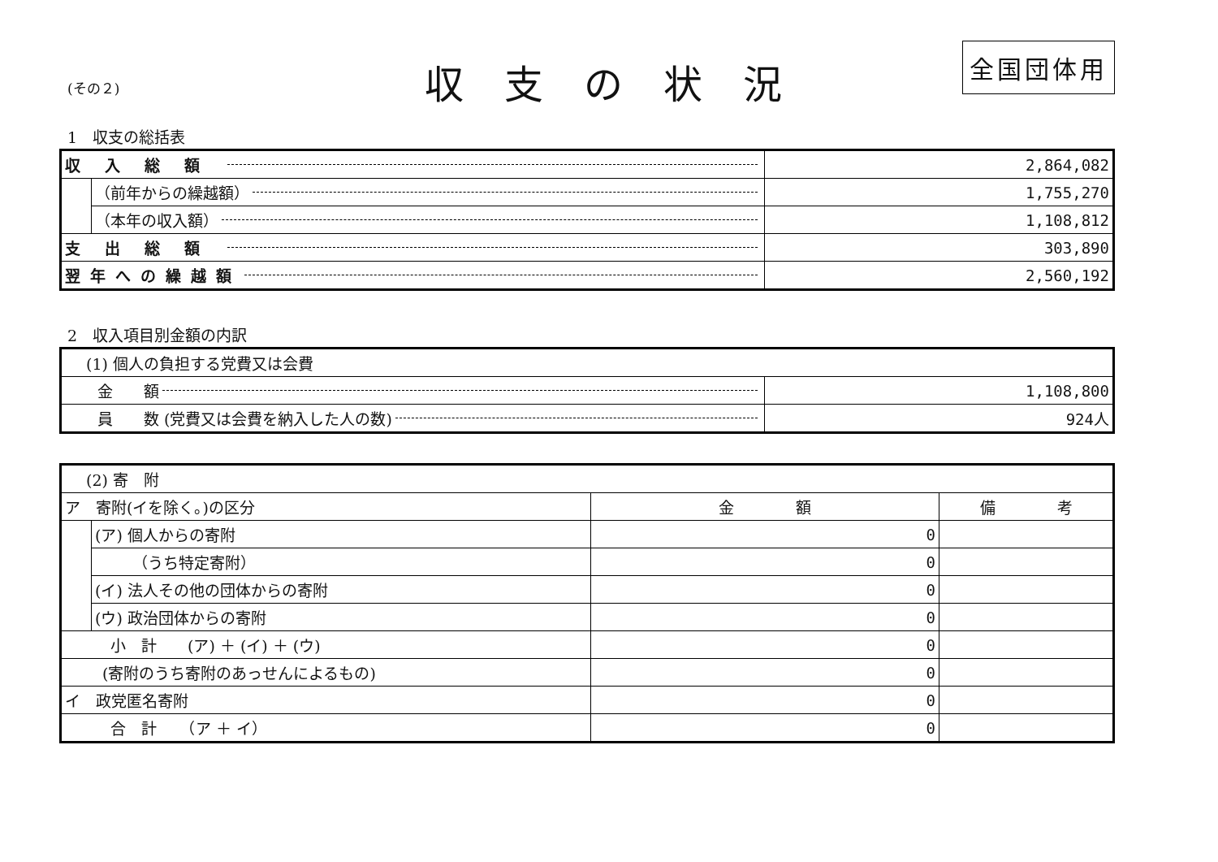(その２)
収支の状況
全国団体用
1　収支の総括表
| 収入総額 | | 2,864,082 |
| | （前年からの繰越額） | 1,755,270 |
| | （本年の収入額） | 1,108,812 |
| 支出総額 | | 303,890 |
| 翌年への繰越額 | | 2,560,192 |
2　収入項目別金額の内訳
| (1) 個人の負担する党費又は会費 | |
| 金 額 | 1,108,800 |
| 員 数 (党費又は会費を納入した人の数) | 924人 |
| (2) 寄 附 | | | |
| ア 寄附(イを除く。)の区分 | | 金 額 | 備 考 |
| | (ア) 個人からの寄附 | 0 | |
| | （うち特定寄附） | 0 | |
| | (イ) 法人その他の団体からの寄附 | 0 | |
| | (ウ) 政治団体からの寄附 | 0 | |
| 小 計 (ア) ＋ (イ) ＋ (ウ) | | 0 | |
| (寄附のうち寄附のあっせんによるもの) | | 0 | |
| イ 政党匿名寄附 | | 0 | |
| 合 計 （ア ＋ イ） | | 0 | |